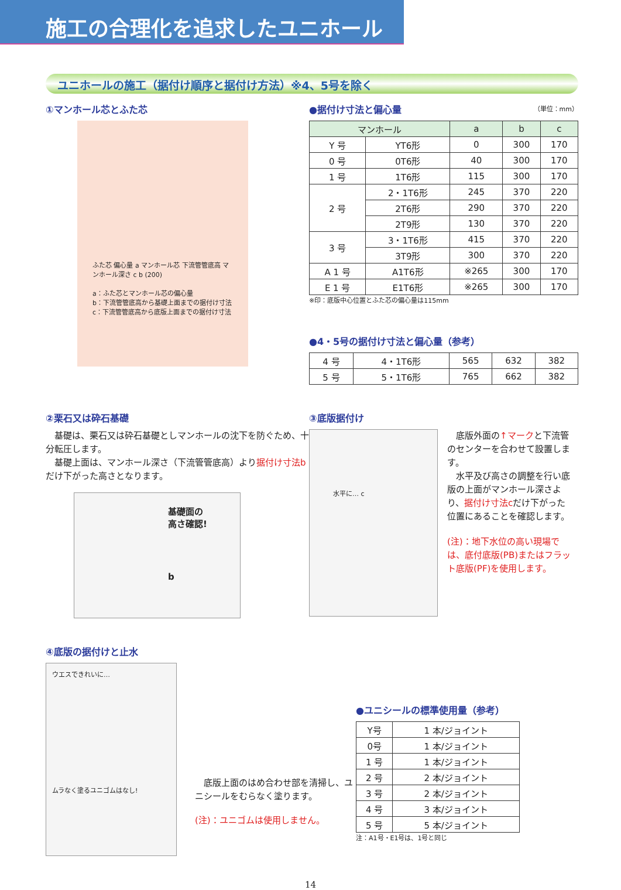施工の合理化を追求したユニホール
ユニホールの施工（据付け順序と据付け方法）※4、5号を除く
①マンホール芯とふた芯
ふた芯 偏心量 a マンホール芯 下流管管底高 マンホール深さ c b (200)
a：ふた芯とマンホール芯の偏心量
b：下流管管底高から基礎上面までの据付け寸法
c：下流管管底高から底版上面までの据付け寸法
●据付け寸法と偏心量 （単位：mm）
| マンホール | | a | b | c |
| --- | --- | --- | --- | --- |
| Y 号 | YT6形 | 0 | 300 | 170 |
| 0 号 | 0T6形 | 40 | 300 | 170 |
| 1 号 | 1T6形 | 115 | 300 | 170 |
| 2 号 | 2・1T6形 | 245 | 370 | 220 |
| | 2T6形 | 290 | 370 | 220 |
| | 2T9形 | 130 | 370 | 220 |
| 3 号 | 3・1T6形 | 415 | 370 | 220 |
| | 3T9形 | 300 | 370 | 220 |
| A 1 号 | A1T6形 | ※265 | 300 | 170 |
| E 1 号 | E1T6形 | ※265 | 300 | 170 |
※印：底版中心位置とふた芯の偏心量は115mm
●4・5号の据付け寸法と偏心量（参考）
| 4 号 | 4・1T6形 | 565 | 632 | 382 |
| 5 号 | 5・1T6形 | 765 | 662 | 382 |
②栗石又は砕石基礎
　基礎は、栗石又は砕石基礎としマンホールの沈下を防ぐため、十分転圧します。
　基礎上面は、マンホール深さ（下流管管底高）より据付け寸法bだけ下がった高さとなります。
基礎面の
高さ確認!
b
③底版据付け
水平に… c
　底版外面の↑マークと下流管のセンターを合わせて設置します。
　水平及び高さの調整を行い底版の上面がマンホール深さより、据付け寸法cだけ下がった位置にあることを確認します。
(注)：地下水位の高い現場では、底付底版(PB)またはフラット底版(PF)を使用します。
④底版の据付けと止水
ウエスできれいに…
ムラなく塗るユニゴムはなし!
　底版上面のはめ合わせ部を清掃し、ユニシールをむらなく塗ります。
(注)：ユニゴムは使用しません。
●ユニシールの標準使用量（参考）
| Y号 | 1 本/ジョイント |
| 0号 | 1 本/ジョイント |
| 1 号 | 1 本/ジョイント |
| 2 号 | 2 本/ジョイント |
| 3 号 | 2 本/ジョイント |
| 4 号 | 3 本/ジョイント |
| 5 号 | 5 本/ジョイント |
注：A1号・E1号は、1号と同じ
14